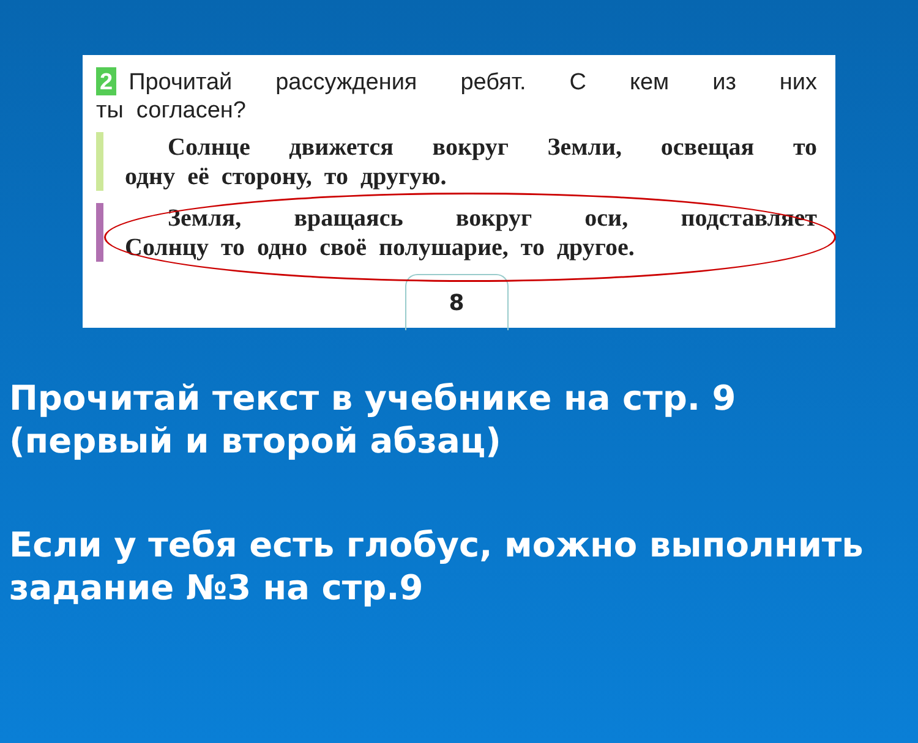2 Прочитай рассуждения ребят. С кем из них
ты согласен?
Солнце движется вокруг Земли, освещая то
одну её сторону, то другую.
Земля, вращаясь вокруг оси, подставляет
Солнцу то одно своё полушарие, то другое.
8
Прочитай текст в учебнике на стр. 9 (первый и второй абзац)
Если у тебя есть глобус, можно выполнить задание №3 на стр.9